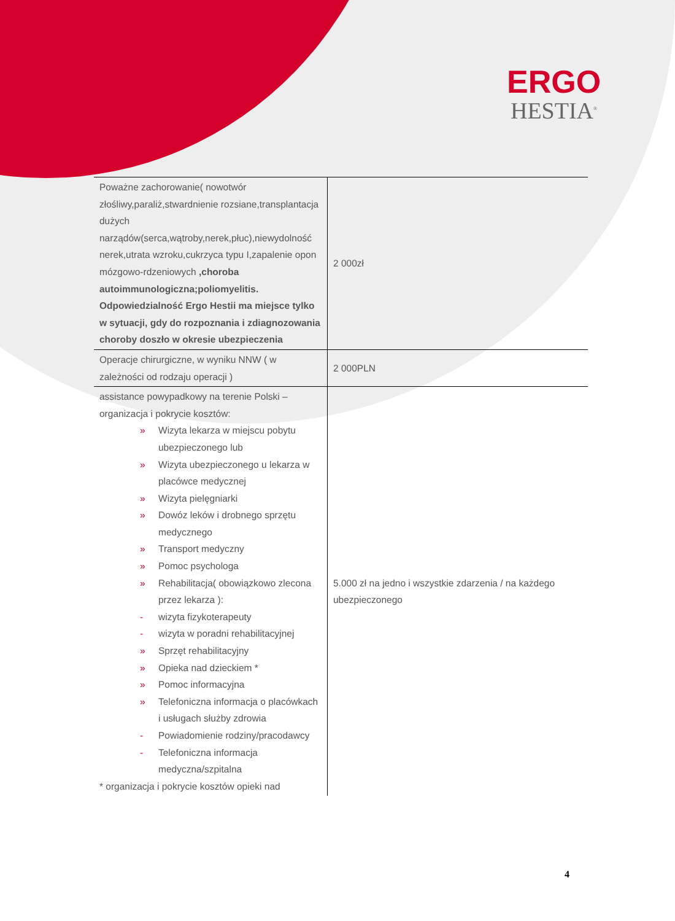ERGO
HESTIA<sup>®</sup>
| Poważne zachorowanie( nowotwór złośliwy,paraliż,stwardnienie rozsiane,transplantacja dużych narządów(serca,wątroby,nerek,płuc),niewydolność nerek,utrata wzroku,cukrzyca typu I,zapalenie opon mózgowo-rdzeniowych ,choroba autoimmunologiczna;poliomyelitis. Odpowiedzialność Ergo Hestii ma miejsce tylko w sytuacji, gdy do rozpoznania i zdiagnozowania choroby doszło w okresie ubezpieczenia | 2 000zł |
| Operacje chirurgiczne, w wyniku NNW ( w zależności od rodzaju operacji ) | 2 000PLN |
| assistance powypadkowy na terenie Polski – organizacja i pokrycie kosztów: » Wizyta lekarza w miejscu pobytu ubezpieczonego lub » Wizyta ubezpieczonego u lekarza w placówce medycznej » Wizyta pielęgniarki » Dowóz leków i drobnego sprzętu medycznego » Transport medyczny » Pomoc psychologa » Rehabilitacja( obowiązkowo zlecona przez lekarza ): - wizyta fizykoterapeuty - wizyta w poradni rehabilitacyjnej » Sprzęt rehabilitacyjny » Opieka nad dzieckiem * » Pomoc informacyjna » Telefoniczna informacja o placówkach i usługach służby zdrowia - Powiadomienie rodziny/pracodawcy - Telefoniczna informacja medyczna/szpitalna * organizacja i pokrycie kosztów opieki nad | 5.000 zł na jedno i wszystkie zdarzenia / na każdego ubezpieczonego |
4